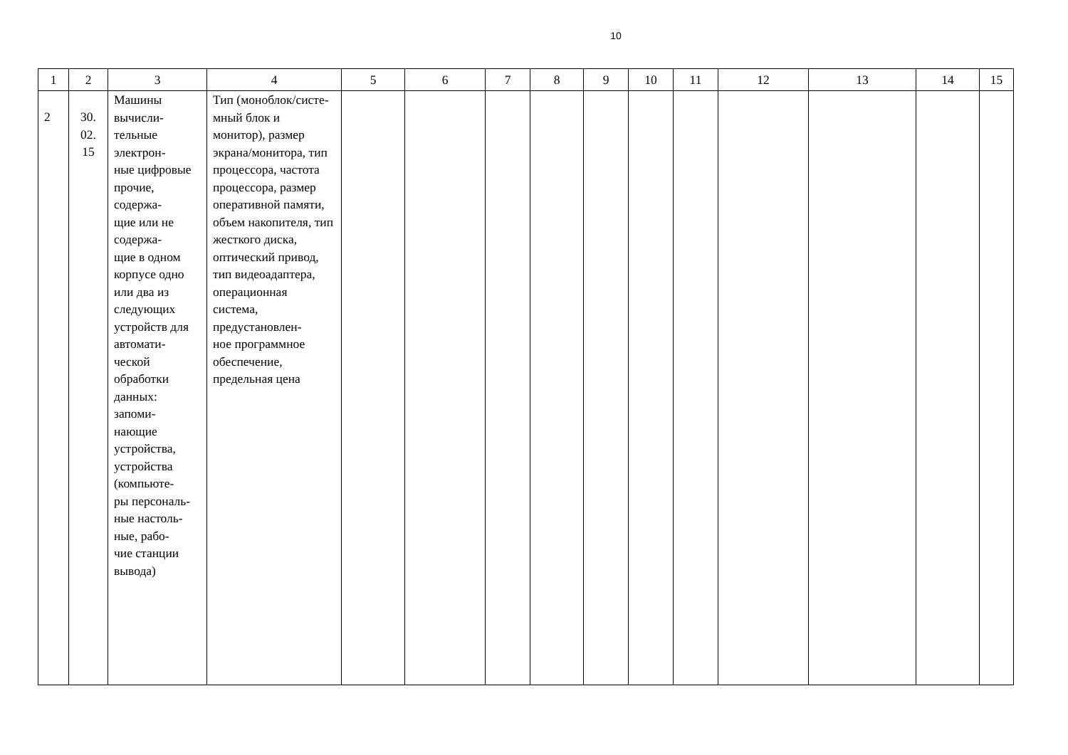10
| 1 | 2 | 3 | 4 | 5 | 6 | 7 | 8 | 9 | 10 | 11 | 12 | 13 | 14 | 15 |
| 2 | 30. 02. 15 | Машины вычисли- тельные электрон- ные цифровые прочие, содержа- щие или не содержа- щие в одном корпусе одно или два из следующих устройств для автомати- ческой обработки данных: запоми- нающие устройства, устройства (компьюте- ры персональ- ные настоль- ные, рабо- чие станции вывода) | Тип (моноблок/систе- мный блок и монитор), размер экрана/монитора, тип процессора, частота процессора, размер оперативной памяти, объем накопителя, тип жесткого диска, оптический привод, тип видеоадаптера, операционная система, предустановлен- ное программное обеспечение, предельная цена | | | | | | | | | | | |